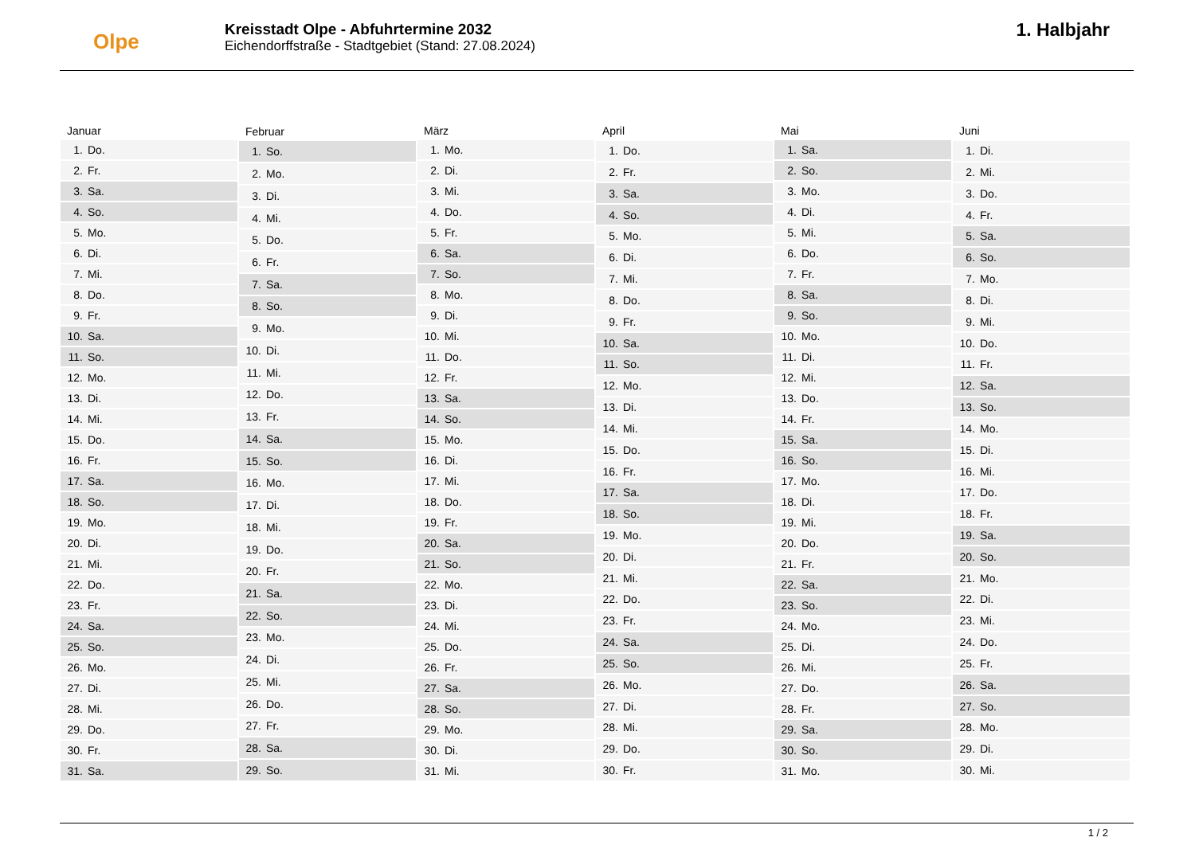Olpe
Kreisstadt Olpe - Abfuhrtermine 2032
Eichendorffstraße - Stadtgebiet (Stand: 27.08.2024)
1. Halbjahr
| Januar | |
| --- | --- |
| 1. | Do. |
| 2. | Fr. |
| 3. | Sa. |
| 4. | So. |
| 5. | Mo. |
| 6. | Di. |
| 7. | Mi. |
| 8. | Do. |
| 9. | Fr. |
| 10. | Sa. |
| 11. | So. |
| 12. | Mo. |
| 13. | Di. |
| 14. | Mi. |
| 15. | Do. |
| 16. | Fr. |
| 17. | Sa. |
| 18. | So. |
| 19. | Mo. |
| 20. | Di. |
| 21. | Mi. |
| 22. | Do. |
| 23. | Fr. |
| 24. | Sa. |
| 25. | So. |
| 26. | Mo. |
| 27. | Di. |
| 28. | Mi. |
| 29. | Do. |
| 30. | Fr. |
| 31. | Sa. |
| Februar | |
| --- | --- |
| 1. | So. |
| 2. | Mo. |
| 3. | Di. |
| 4. | Mi. |
| 5. | Do. |
| 6. | Fr. |
| 7. | Sa. |
| 8. | So. |
| 9. | Mo. |
| 10. | Di. |
| 11. | Mi. |
| 12. | Do. |
| 13. | Fr. |
| 14. | Sa. |
| 15. | So. |
| 16. | Mo. |
| 17. | Di. |
| 18. | Mi. |
| 19. | Do. |
| 20. | Fr. |
| 21. | Sa. |
| 22. | So. |
| 23. | Mo. |
| 24. | Di. |
| 25. | Mi. |
| 26. | Do. |
| 27. | Fr. |
| 28. | Sa. |
| 29. | So. |
| März | |
| --- | --- |
| 1. | Mo. |
| 2. | Di. |
| 3. | Mi. |
| 4. | Do. |
| 5. | Fr. |
| 6. | Sa. |
| 7. | So. |
| 8. | Mo. |
| 9. | Di. |
| 10. | Mi. |
| 11. | Do. |
| 12. | Fr. |
| 13. | Sa. |
| 14. | So. |
| 15. | Mo. |
| 16. | Di. |
| 17. | Mi. |
| 18. | Do. |
| 19. | Fr. |
| 20. | Sa. |
| 21. | So. |
| 22. | Mo. |
| 23. | Di. |
| 24. | Mi. |
| 25. | Do. |
| 26. | Fr. |
| 27. | Sa. |
| 28. | So. |
| 29. | Mo. |
| 30. | Di. |
| 31. | Mi. |
| April | |
| --- | --- |
| 1. | Do. |
| 2. | Fr. |
| 3. | Sa. |
| 4. | So. |
| 5. | Mo. |
| 6. | Di. |
| 7. | Mi. |
| 8. | Do. |
| 9. | Fr. |
| 10. | Sa. |
| 11. | So. |
| 12. | Mo. |
| 13. | Di. |
| 14. | Mi. |
| 15. | Do. |
| 16. | Fr. |
| 17. | Sa. |
| 18. | So. |
| 19. | Mo. |
| 20. | Di. |
| 21. | Mi. |
| 22. | Do. |
| 23. | Fr. |
| 24. | Sa. |
| 25. | So. |
| 26. | Mo. |
| 27. | Di. |
| 28. | Mi. |
| 29. | Do. |
| 30. | Fr. |
| Mai | |
| --- | --- |
| 1. | Sa. |
| 2. | So. |
| 3. | Mo. |
| 4. | Di. |
| 5. | Mi. |
| 6. | Do. |
| 7. | Fr. |
| 8. | Sa. |
| 9. | So. |
| 10. | Mo. |
| 11. | Di. |
| 12. | Mi. |
| 13. | Do. |
| 14. | Fr. |
| 15. | Sa. |
| 16. | So. |
| 17. | Mo. |
| 18. | Di. |
| 19. | Mi. |
| 20. | Do. |
| 21. | Fr. |
| 22. | Sa. |
| 23. | So. |
| 24. | Mo. |
| 25. | Di. |
| 26. | Mi. |
| 27. | Do. |
| 28. | Fr. |
| 29. | Sa. |
| 30. | So. |
| 31. | Mo. |
| Juni | |
| --- | --- |
| 1. | Di. |
| 2. | Mi. |
| 3. | Do. |
| 4. | Fr. |
| 5. | Sa. |
| 6. | So. |
| 7. | Mo. |
| 8. | Di. |
| 9. | Mi. |
| 10. | Do. |
| 11. | Fr. |
| 12. | Sa. |
| 13. | So. |
| 14. | Mo. |
| 15. | Di. |
| 16. | Mi. |
| 17. | Do. |
| 18. | Fr. |
| 19. | Sa. |
| 20. | So. |
| 21. | Mo. |
| 22. | Di. |
| 23. | Mi. |
| 24. | Do. |
| 25. | Fr. |
| 26. | Sa. |
| 27. | So. |
| 28. | Mo. |
| 29. | Di. |
| 30. | Mi. |
1 / 2